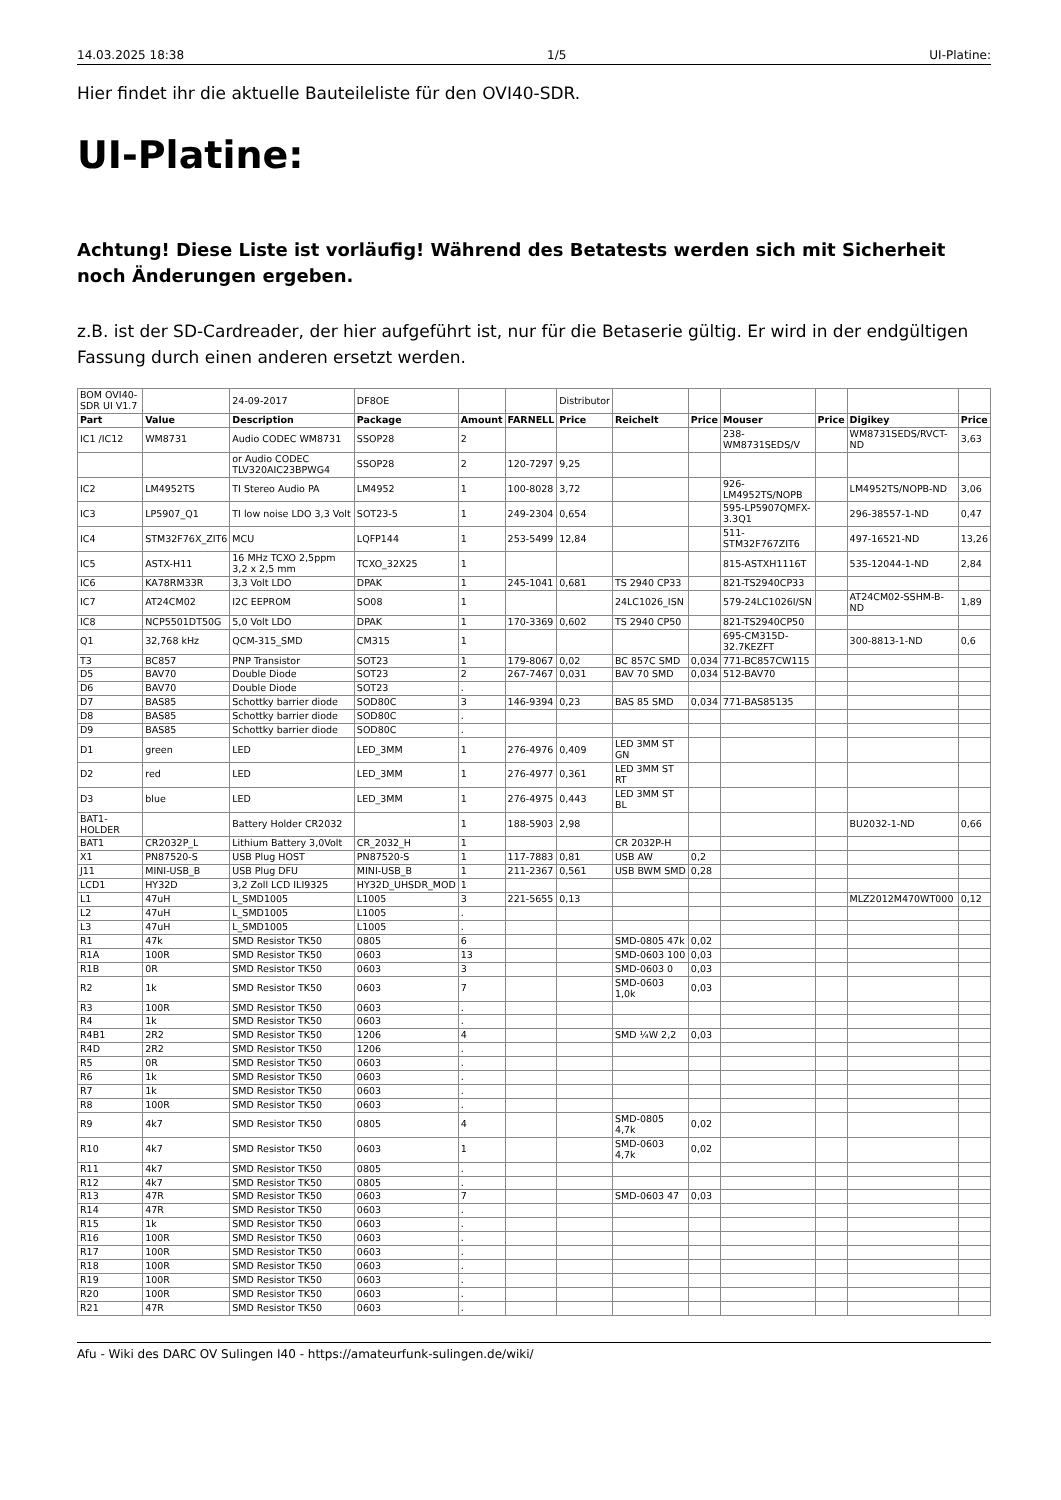14.03.2025 18:38 1/5 UI-Platine:
Hier findet ihr die aktuelle Bauteileliste für den OVI40-SDR.
UI-Platine:
Achtung! Diese Liste ist vorläufig! Während des Betatests werden sich mit Sicherheit noch Änderungen ergeben.
z.B. ist der SD-Cardreader, der hier aufgeführt ist, nur für die Betaserie gültig. Er wird in der endgültigen Fassung durch einen anderen ersetzt werden.
| BOM OVI40-SDR UI V1.7 | | 24-09-2017 | DF8OE | | | Distributor | | | | | | |
| Part | Value | Description | Package | Amount | FARNELL | Price | Reichelt | Price | Mouser | Price | Digikey | Price |
| IC1 /IC12 | WM8731 | Audio CODEC WM8731 | SSOP28 | 2 | | | | | 238-WM8731SEDS/V | | WM8731SEDS/RVCT-ND | 3,63 |
| | | or Audio CODEC TLV320AIC23BPWG4 | SSOP28 | 2 | 120-7297 | 9,25 | | | | | | |
| IC2 | LM4952TS | TI Stereo Audio PA | LM4952 | 1 | 100-8028 | 3,72 | | | 926-LM4952TS/NOPB | | LM4952TS/NOPB-ND | 3,06 |
| IC3 | LP5907_Q1 | TI low noise LDO 3,3 Volt | SOT23-5 | 1 | 249-2304 | 0,654 | | | 595-LP5907QMFX-3.3Q1 | | 296-38557-1-ND | 0,47 |
| IC4 | STM32F76X_ZIT6 | MCU | LQFP144 | 1 | 253-5499 | 12,84 | | | 511-STM32F767ZIT6 | | 497-16521-ND | 13,26 |
| IC5 | ASTX-H11 | 16 MHz TCXO 2,5ppm 3,2 x 2,5 mm | TCXO_32X25 | 1 | | | | | 815-ASTXH1116T | | 535-12044-1-ND | 2,84 |
| IC6 | KA78RM33R | 3,3 Volt LDO | DPAK | 1 | 245-1041 | 0,681 | TS 2940 CP33 | | 821-TS2940CP33 | | | |
| IC7 | AT24CM02 | I2C EEPROM | SO08 | 1 | | | 24LC1026_ISN | | 579-24LC1026I/SN | | AT24CM02-SSHM-B-ND | 1,89 |
| IC8 | NCP5501DT50G | 5,0 Volt LDO | DPAK | 1 | 170-3369 | 0,602 | TS 2940 CP50 | | 821-TS2940CP50 | | | |
| Q1 | 32,768 kHz | QCM-315_SMD | CM315 | 1 | | | | | 695-CM315D-32.7KEZFT | | 300-8813-1-ND | 0,6 |
| T3 | BC857 | PNP Transistor | SOT23 | 1 | 179-8067 | 0,02 | BC 857C SMD | 0,034 | 771-BC857CW115 | | | |
| D5 | BAV70 | Double Diode | SOT23 | 2 | 267-7467 | 0,031 | BAV 70 SMD | 0,034 | 512-BAV70 | | | |
| D6 | BAV70 | Double Diode | SOT23 | . | | | | | | | | |
| D7 | BAS85 | Schottky barrier diode | SOD80C | 3 | 146-9394 | 0,23 | BAS 85 SMD | 0,034 | 771-BAS85135 | | | |
| D8 | BAS85 | Schottky barrier diode | SOD80C | . | | | | | | | | |
| D9 | BAS85 | Schottky barrier diode | SOD80C | . | | | | | | | | |
| D1 | green | LED | LED_3MM | 1 | 276-4976 | 0,409 | LED 3MM ST GN | | | | | |
| D2 | red | LED | LED_3MM | 1 | 276-4977 | 0,361 | LED 3MM ST RT | | | | | |
| D3 | blue | LED | LED_3MM | 1 | 276-4975 | 0,443 | LED 3MM ST BL | | | | | |
| BAT1-HOLDER | | Battery Holder CR2032 | | 1 | 188-5903 | 2,98 | | | | | BU2032-1-ND | 0,66 |
| BAT1 | CR2032P_L | Lithium Battery 3,0Volt | CR_2032_H | 1 | | | CR 2032P-H | | | | | |
| X1 | PN87520-S | USB Plug HOST | PN87520-S | 1 | 117-7883 | 0,81 | USB AW | 0,2 | | | | |
| J11 | MINI-USB_B | USB Plug DFU | MINI-USB_B | 1 | 211-2367 | 0,561 | USB BWM SMD | 0,28 | | | | |
| LCD1 | HY32D | 3,2 Zoll LCD ILI9325 | HY32D_UHSDR_MOD | 1 | | | | | | | | |
| L1 | 47uH | L_SMD1005 | L1005 | 3 | 221-5655 | 0,13 | | | | | MLZ2012M470WT000 | 0,12 |
| L2 | 47uH | L_SMD1005 | L1005 | . | | | | | | | | |
| L3 | 47uH | L_SMD1005 | L1005 | . | | | | | | | | |
| R1 | 47k | SMD Resistor TK50 | 0805 | 6 | | | SMD-0805 47k | 0,02 | | | | |
| R1A | 100R | SMD Resistor TK50 | 0603 | 13 | | | SMD-0603 100 | 0,03 | | | | |
| R1B | 0R | SMD Resistor TK50 | 0603 | 3 | | | SMD-0603 0 | 0,03 | | | | |
| R2 | 1k | SMD Resistor TK50 | 0603 | 7 | | | SMD-0603 1,0k | 0,03 | | | | |
| R3 | 100R | SMD Resistor TK50 | 0603 | . | | | | | | | | |
| R4 | 1k | SMD Resistor TK50 | 0603 | . | | | | | | | | |
| R4B1 | 2R2 | SMD Resistor TK50 | 1206 | 4 | | | SMD ¼W 2,2 | 0,03 | | | | |
| R4D | 2R2 | SMD Resistor TK50 | 1206 | . | | | | | | | | |
| R5 | 0R | SMD Resistor TK50 | 0603 | . | | | | | | | | |
| R6 | 1k | SMD Resistor TK50 | 0603 | . | | | | | | | | |
| R7 | 1k | SMD Resistor TK50 | 0603 | . | | | | | | | | |
| R8 | 100R | SMD Resistor TK50 | 0603 | . | | | | | | | | |
| R9 | 4k7 | SMD Resistor TK50 | 0805 | 4 | | | SMD-0805 4,7k | 0,02 | | | | |
| R10 | 4k7 | SMD Resistor TK50 | 0603 | 1 | | | SMD-0603 4,7k | 0,02 | | | | |
| R11 | 4k7 | SMD Resistor TK50 | 0805 | . | | | | | | | | |
| R12 | 4k7 | SMD Resistor TK50 | 0805 | . | | | | | | | | |
| R13 | 47R | SMD Resistor TK50 | 0603 | 7 | | | SMD-0603 47 | 0,03 | | | | |
| R14 | 47R | SMD Resistor TK50 | 0603 | . | | | | | | | | |
| R15 | 1k | SMD Resistor TK50 | 0603 | . | | | | | | | | |
| R16 | 100R | SMD Resistor TK50 | 0603 | . | | | | | | | | |
| R17 | 100R | SMD Resistor TK50 | 0603 | . | | | | | | | | |
| R18 | 100R | SMD Resistor TK50 | 0603 | . | | | | | | | | |
| R19 | 100R | SMD Resistor TK50 | 0603 | . | | | | | | | | |
| R20 | 100R | SMD Resistor TK50 | 0603 | . | | | | | | | | |
| R21 | 47R | SMD Resistor TK50 | 0603 | . | | | | | | | | |
Afu - Wiki des DARC OV Sulingen I40 - https://amateurfunk-sulingen.de/wiki/